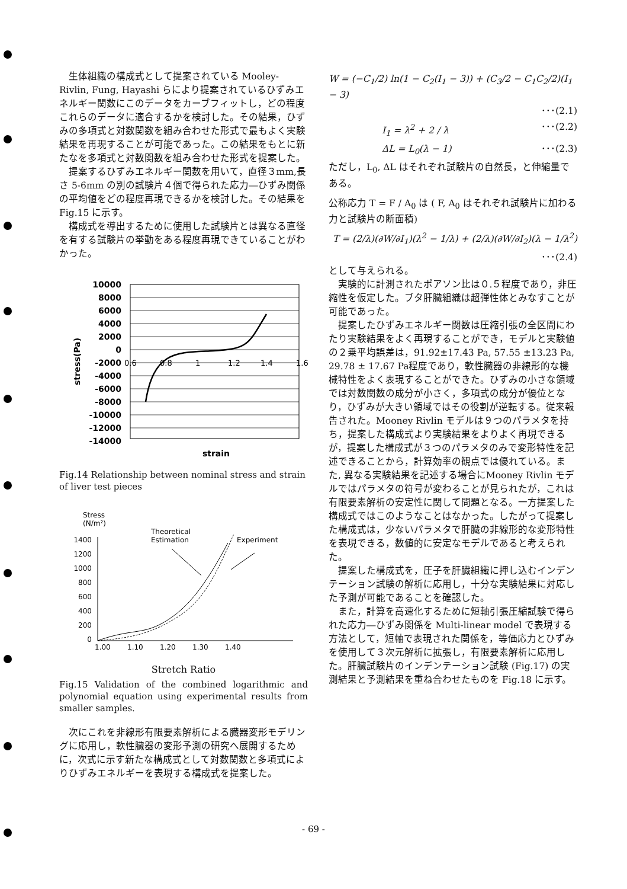生体組織の構成式として提案されている Mooley-Rivlin, Fung, Hayashi らにより提案されているひずみエネルギー関数にこのデータをカーブフィットし，どの程度これらのデータに適合するかを検討した。その結果，ひずみの多項式と対数関数を組み合わせた形式で最もよく実験結果を再現することが可能であった。この結果をもとに新たなを多項式と対数関数を組み合わせた形式を提案した。
提案するひずみエネルギー関数を用いて，直径３mm,長さ 5-6mm の別の試験片４個で得られた応力―ひずみ関係の平均値をどの程度再現できるかを検討した。その結果を Fig.15 に示す。
構成式を導出するために使用した試験片とは異なる直径を有する試験片の挙動をある程度再現できていることがわかった。
10000
8000
6000
4000
2000
0
-2000
-4000
-6000
-8000
-10000
-12000
-14000
0.6
0.8
1
1.2
1.4
1.6
strain
stress(Pa)
Fig.14 Relationship between nominal stress and strain of liver test pieces
Stress
(N/m²)
Theoretical
Estimation
Experiment
1400
1200
1000
800
600
400
200
0
1.00
1.10
1.20
1.30
1.40
Stretch Ratio
Fig.15 Validation of the combined logarithmic and polynomial equation using experimental results from smaller samples.
次にこれを非線形有限要素解析による臓器変形モデリングに応用し，軟性臓器の変形予測の研究へ展開するために，次式に示す新たな構成式として対数関数と多項式によりひずみエネルギーを表現する構成式を提案した。
W = (−C<sub>1</sub>/2) ln(1 − C<sub>2</sub>(I<sub>1</sub> − 3)) + (C<sub>3</sub>/2 − C<sub>1</sub>C<sub>2</sub>/2)(I<sub>1</sub> − 3)
･･･(2.1)
I<sub>1</sub> = λ<sup>2</sup> + 2 / λ ･･･(2.2)
ΔL = L<sub>0</sub>(λ − 1) ･･･(2.3)
ただし，L<sub>0</sub>, ΔL はそれぞれ試験片の自然長，と伸縮量である。
公称応力 T = F / A<sub>0</sub> は ( F, A<sub>0</sub> はそれぞれ試験片に加わる力と試験片の断面積)
T = (2/λ)(∂W/∂I<sub>1</sub>)(λ<sup>2</sup> − 1/λ) + (2/λ)(∂W/∂I<sub>2</sub>)(λ − 1/λ<sup>2</sup>)
･･･(2.4)
として与えられる。
実験的に計測されたポアソン比は０.５程度であり，非圧縮性を仮定した。ブタ肝臓組織は超弾性体とみなすことが可能であった。
提案したひずみエネルギー関数は圧縮引張の全区間にわたり実験結果をよく再現することができ，モデルと実験値の２乗平均誤差は，91.92±17.43 Pa, 57.55 ±13.23 Pa, 29.78 ± 17.67 Pa程度であり，軟性臓器の非線形的な機械特性をよく表現することができた。ひずみの小さな領域では対数関数の成分が小さく，多項式の成分が優位となり，ひずみが大きい領域ではその役割が逆転する。従来報告された。Mooney Rivlin モデルは９つのパラメタを持ち，提案した構成式より実験結果をよりよく再現できるが，提案した構成式が３つのパラメタのみで変形特性を記述できることから，計算効率の観点では優れている。また, 異なる実験結果を記述する場合にMooney Rivlin モデルではパラメタの符号が変わることが見られたが，これは有限要素解析の安定性に関して問題となる。一方提案した構成式ではこのようなことはなかった。したがって提案した構成式は，少ないパラメタで肝臓の非線形的な変形特性を表現できる，数値的に安定なモデルであると考えられた。
提案した構成式を，圧子を肝臓組織に押し込むインデンテーション試験の解析に応用し，十分な実験結果に対応した予測が可能であることを確認した。
また，計算を高速化するために短軸引張圧縮試験で得られた応力―ひずみ関係を Multi-linear model で表現する方法として，短軸で表現された関係を，等価応力とひずみを使用して３次元解析に拡張し，有限要素解析に応用した。肝臓試験片のインデンテーション試験 (Fig.17) の実測結果と予測結果を重ね合わせたものを Fig.18 に示す。
- 69 -